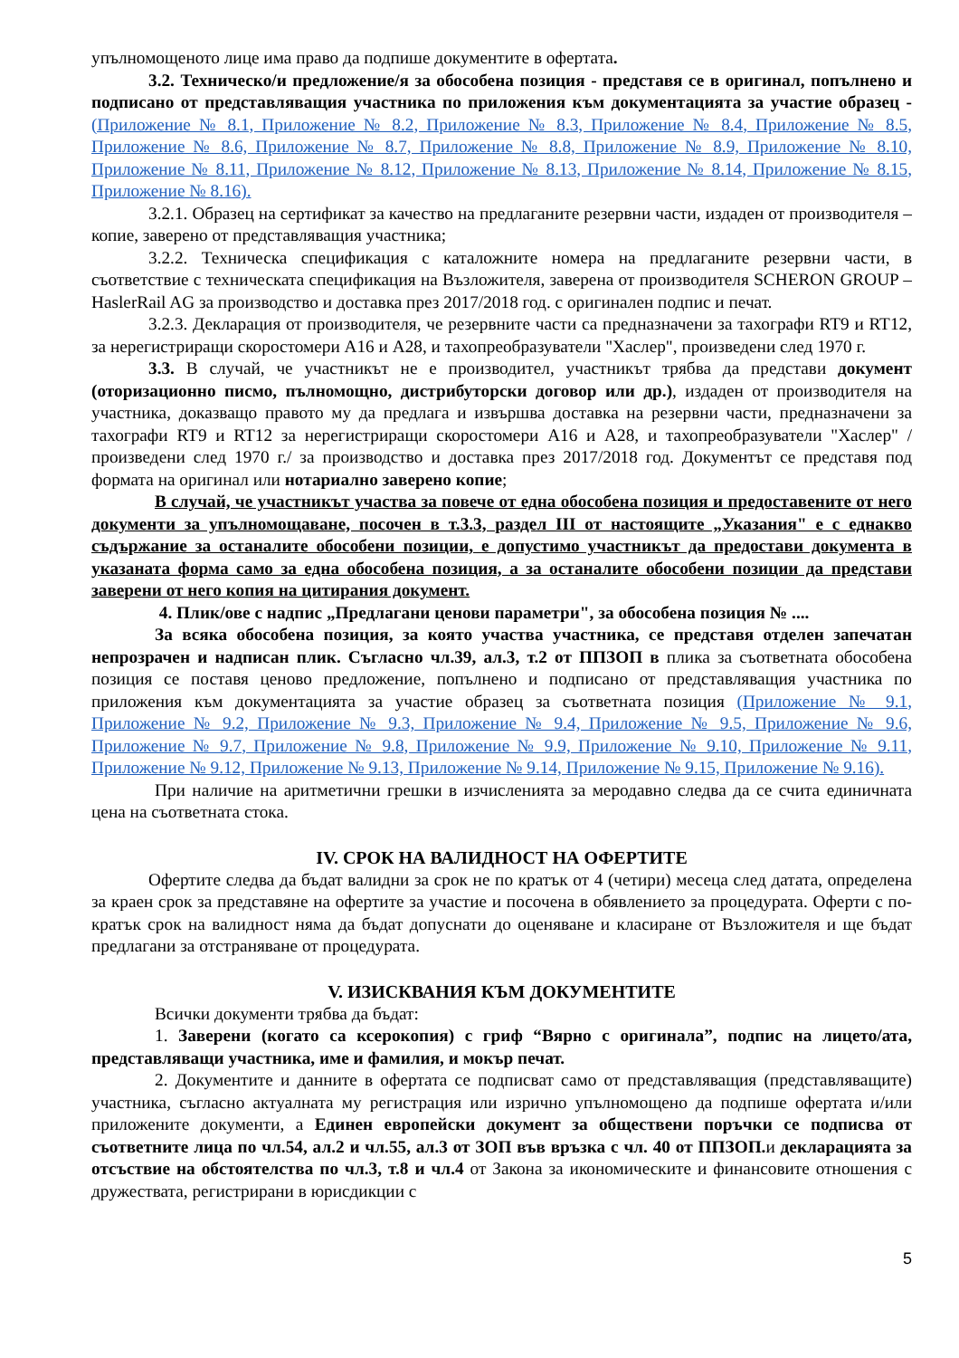упълномощеното лице има право да подпише документите в офертата.
3.2. Техническо/и предложение/я за обособена позиция - представя се в оригинал, попълнено и подписано от представляващия участника по приложения към документацията за участие образец - (Приложение № 8.1, Приложение № 8.2, Приложение № 8.3, Приложение № 8.4, Приложение № 8.5, Приложение № 8.6, Приложение № 8.7, Приложение № 8.8, Приложение № 8.9, Приложение № 8.10, Приложение № 8.11, Приложение № 8.12, Приложение № 8.13, Приложение № 8.14, Приложение № 8.15, Приложение № 8.16).
3.2.1. Образец на сертификат за качество на предлаганите резервни части, издаден от производителя – копие, заверено от представляващия участника;
3.2.2. Техническа спецификация с каталожните номера на предлаганите резервни части, в съответствие с техническата спецификация на Възложителя, заверена от производителя SCHERON GROUP – HaslerRail AG за производство и доставка през 2017/2018 год. с оригинален подпис и печат.
3.2.3. Декларация от производителя, че резервните части са предназначени за тахографи RT9 и RT12, за нерегистриращи скоростомери А16 и А28, и тахопреобразуватели "Хаслер", произведени след 1970 г.
3.3. В случай, че участникът не е производител, участникът трябва да представи документ (оторизационно писмо, пълномощно, дистрибуторски договор или др.), издаден от производителя на участника, доказващо правото му да предлага и извършва доставка на резервни части, предназначени за тахографи RT9 и RT12 за нерегистриращи скоростомери А16 и А28, и тахопреобразуватели "Хаслер" /произведени след 1970 г./ за производство и доставка през 2017/2018 год. Документът се представя под формата на оригинал или нотариално заверено копие;
В случай, че участникът участва за повече от една обособена позиция и предоставените от него документи за упълномощаване, посочен в т.3.3, раздел III от настоящите „Указания" е с еднакво съдържание за останалите обособени позиции, е допустимо участникът да предостави документа в указаната форма само за една обособена позиция, а за останалите обособени позиции да представи заверени от него копия на цитирания документ.
4. Плик/ове с надпис „Предлагани ценови параметри", за обособена позиция № ....
За всяка обособена позиция, за която участва участника, се представя отделен запечатан непрозрачен и надписан плик. Съгласно чл.39, ал.3, т.2 от ППЗОП в плика за съответната обособена позиция се поставя ценово предложение, попълнено и подписано от представляващия участника по приложения към документацията за участие образец за съответната позиция (Приложение № 9.1, Приложение № 9.2, Приложение № 9.3, Приложение № 9.4, Приложение № 9.5, Приложение № 9.6, Приложение № 9.7, Приложение № 9.8, Приложение № 9.9, Приложение № 9.10, Приложение № 9.11, Приложение № 9.12, Приложение № 9.13, Приложение № 9.14, Приложение № 9.15, Приложение № 9.16).
При наличие на аритметични грешки в изчисленията за меродавно следва да се счита единичната цена на съответната стока.
IV. СРОК НА ВАЛИДНОСТ НА ОФЕРТИТЕ
Офертите следва да бъдат валидни за срок не по кратък от 4 (четири) месеца след датата, определена за краен срок за представяне на офертите за участие и посочена в обявлението за процедурата. Оферти с по-кратък срок на валидност няма да бъдат допуснати до оценяване и класиране от Възложителя и ще бъдат предлагани за отстраняване от процедурата.
V. ИЗИСКВАНИЯ КЪМ ДОКУМЕНТИТЕ
Всички документи трябва да бъдат:
1. Заверени (когато са ксерокопия) с гриф “Вярно с оригинала”, подпис на лицето/ата, представляващи участника, име и фамилия, и мокър печат.
2. Документите и данните в офертата се подписват само от представляващия (представляващите) участника, съгласно актуалната му регистрация или изрично упълномощено да подпише офертата и/или приложените документи, а Единен европейски документ за обществени поръчки се подписва от съответните лица по чл.54, ал.2 и чл.55, ал.3 от ЗОП във връзка с чл. 40 от ППЗОП. и декларацията за отсъствие на обстоятелства по чл.3, т.8 и чл.4 от Закона за икономическите и финансовите отношения с дружествата, регистрирани в юрисдикции с
5